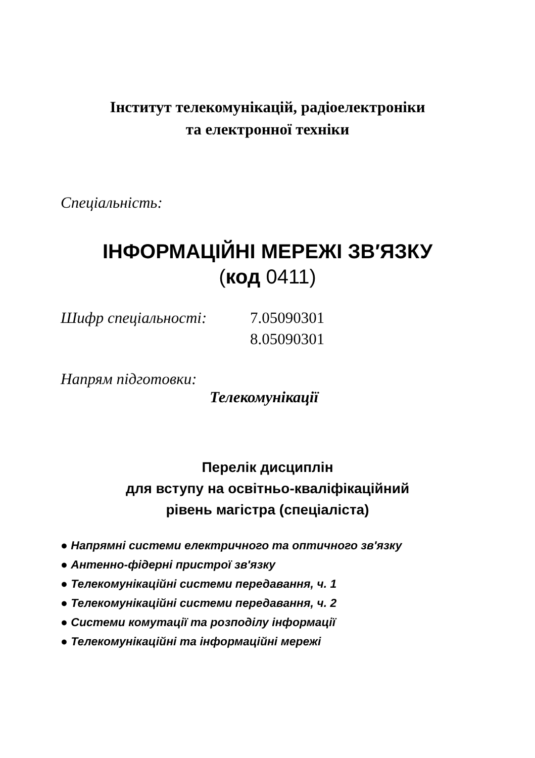Інститут телекомунікацій, радіоелектроніки
та електронної техніки
Спеціальність:
ІНФОРМАЦІЙНІ МЕРЕЖІ ЗВ′ЯЗКУ
(код 0411)
Шифр спеціальності: 7.05090301
8.05090301
Напрям підготовки:
Телекомунікації
Перелік дисциплін
для вступу на освітньо-кваліфікаційний
рівень магістра (спеціаліста)
● Напрямні системи електричного та оптичного зв′язку
● Антенно-фідерні пристрої зв′язку
● Телекомунікаційні системи передавання, ч. 1
● Телекомунікаційні системи передавання, ч. 2
● Системи комутації та розподілу інформації
● Телекомунікаційні та інформаційні мережі